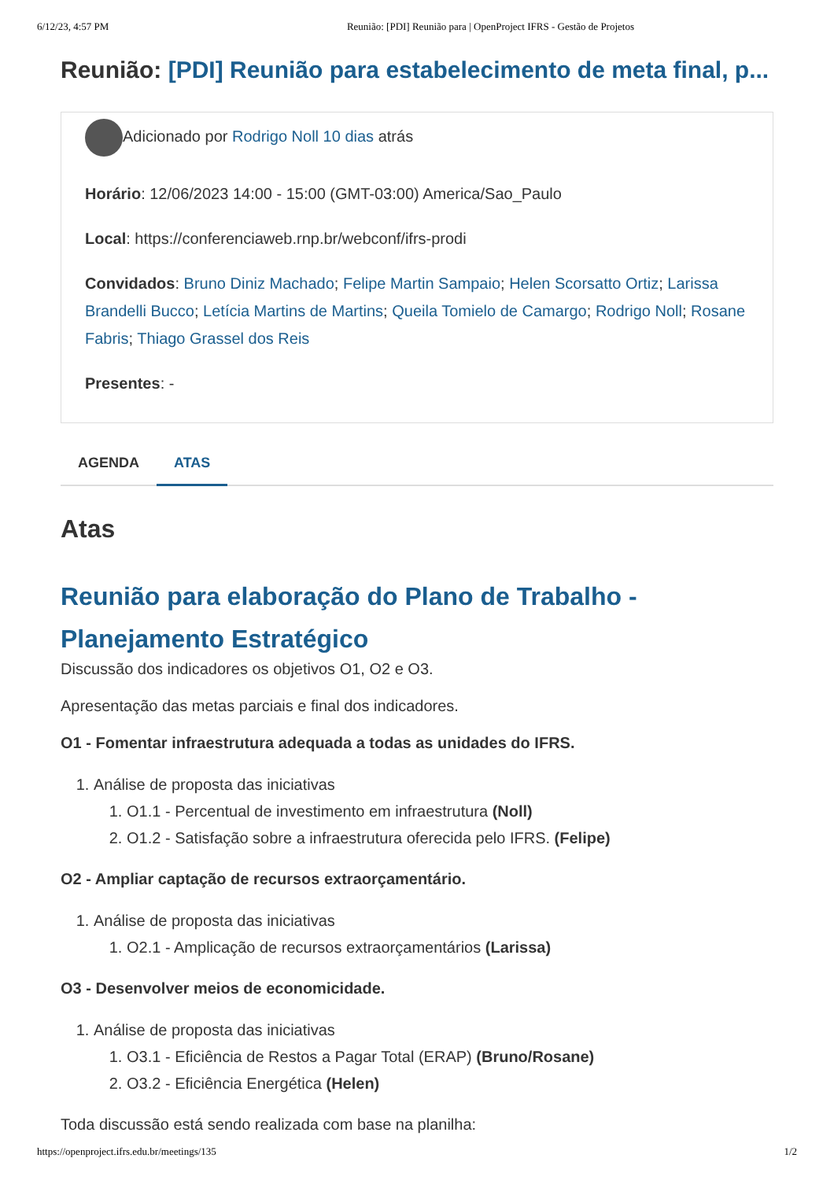6/12/23, 4:57 PM Reunião: [PDI] Reunião para | OpenProject IFRS - Gestão de Projetos
Reunião: [PDI] Reunião para estabelecimento de meta final, p...
Adicionado por Rodrigo Noll 10 dias atrás
Horário: 12/06/2023 14:00 - 15:00 (GMT-03:00) America/Sao_Paulo
Local: https://conferenciaweb.rnp.br/webconf/ifrs-prodi
Convidados: Bruno Diniz Machado; Felipe Martin Sampaio; Helen Scorsatto Ortiz; Larissa Brandelli Bucco; Letícia Martins de Martins; Queila Tomielo de Camargo; Rodrigo Noll; Rosane Fabris; Thiago Grassel dos Reis
Presentes: -
AGENDA ATAS
Atas
Reunião para elaboração do Plano de Trabalho - Planejamento Estratégico
Discussão dos indicadores os objetivos O1, O2 e O3.
Apresentação das metas parciais e final dos indicadores.
O1 - Fomentar infraestrutura adequada a todas as unidades do IFRS.
1. Análise de proposta das iniciativas
1. O1.1 - Percentual de investimento em infraestrutura (Noll)
2. O1.2 - Satisfação sobre a infraestrutura oferecida pelo IFRS. (Felipe)
O2 - Ampliar captação de recursos extraorçamentário.
1. Análise de proposta das iniciativas
1. O2.1 - Amplicação de recursos extraorçamentários (Larissa)
O3 - Desenvolver meios de economicidade.
1. Análise de proposta das iniciativas
1. O3.1 - Eficiência de Restos a Pagar Total (ERAP) (Bruno/Rosane)
2. O3.2 - Eficiência Energética (Helen)
Toda discussão está sendo realizada com base na planilha:
https://openproject.ifrs.edu.br/meetings/135 1/2